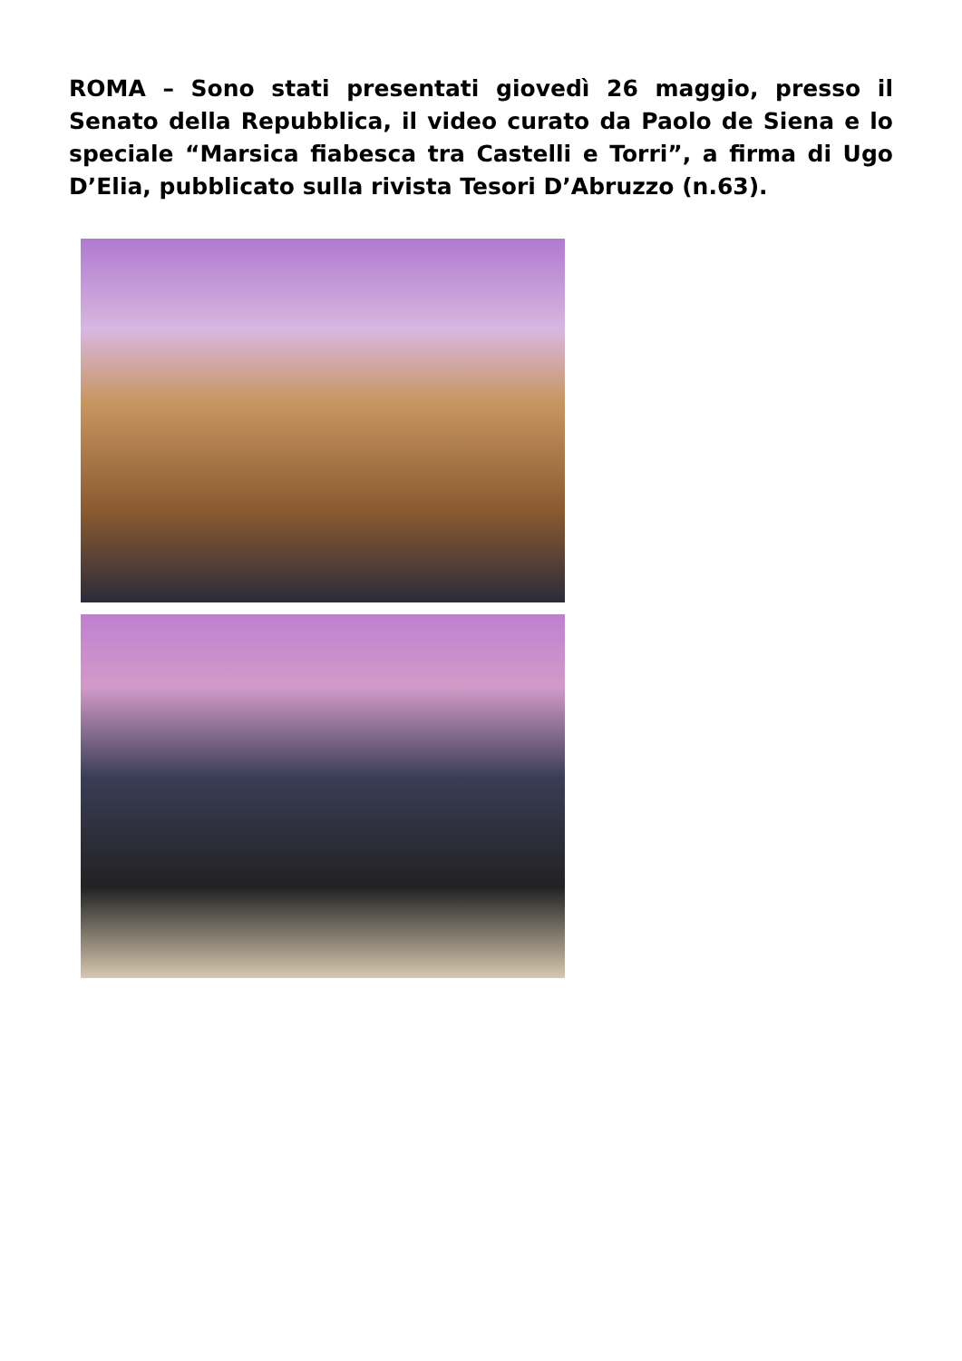ROMA – Sono stati presentati giovedì 26 maggio, presso il Senato della Repubblica, il video curato da Paolo de Siena e lo speciale “Marsica fiabesca tra Castelli e Torri”, a firma di Ugo D’Elia, pubblicato sulla rivista Tesori D’Abruzzo (n.63).